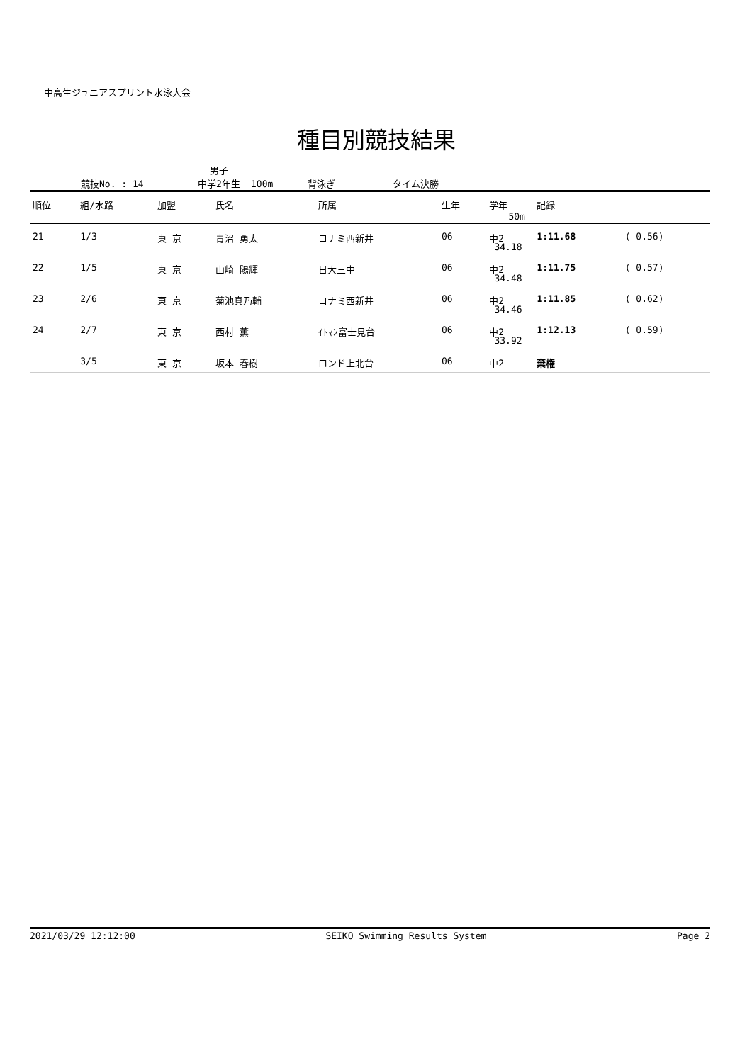中高生ジュニアスプリント水泳大会
種目別競技結果
競技No. : 14 男子
中学2年生 100m 背泳ぎ タイム決勝
| 順位 | 組/水路 | 加盟 | 氏名 | 所属 | 生年 | 学年 | 記録 50m | |
| --- | --- | --- | --- | --- | --- | --- | --- | --- |
| 21 | 1/3 | 東 京 | 青沼 勇太 | コナミ西新井 | 06 | 中2 | 1:11.68 34.18 | ( 0.56) |
| 22 | 1/5 | 東 京 | 山崎 陽輝 | 日大三中 | 06 | 中2 | 1:11.75 34.48 | ( 0.57) |
| 23 | 2/6 | 東 京 | 菊池真乃輔 | コナミ西新井 | 06 | 中2 | 1:11.85 34.46 | ( 0.62) |
| 24 | 2/7 | 東 京 | 西村 薫 | ｲﾄﾏﾝ富士見台 | 06 | 中2 | 1:12.13 33.92 | ( 0.59) |
| | 3/5 | 東 京 | 坂本 春樹 | ロンド上北台 | 06 | 中2 | 棄権 | |
2021/03/29 12:12:00 SEIKO Swimming Results System Page 2